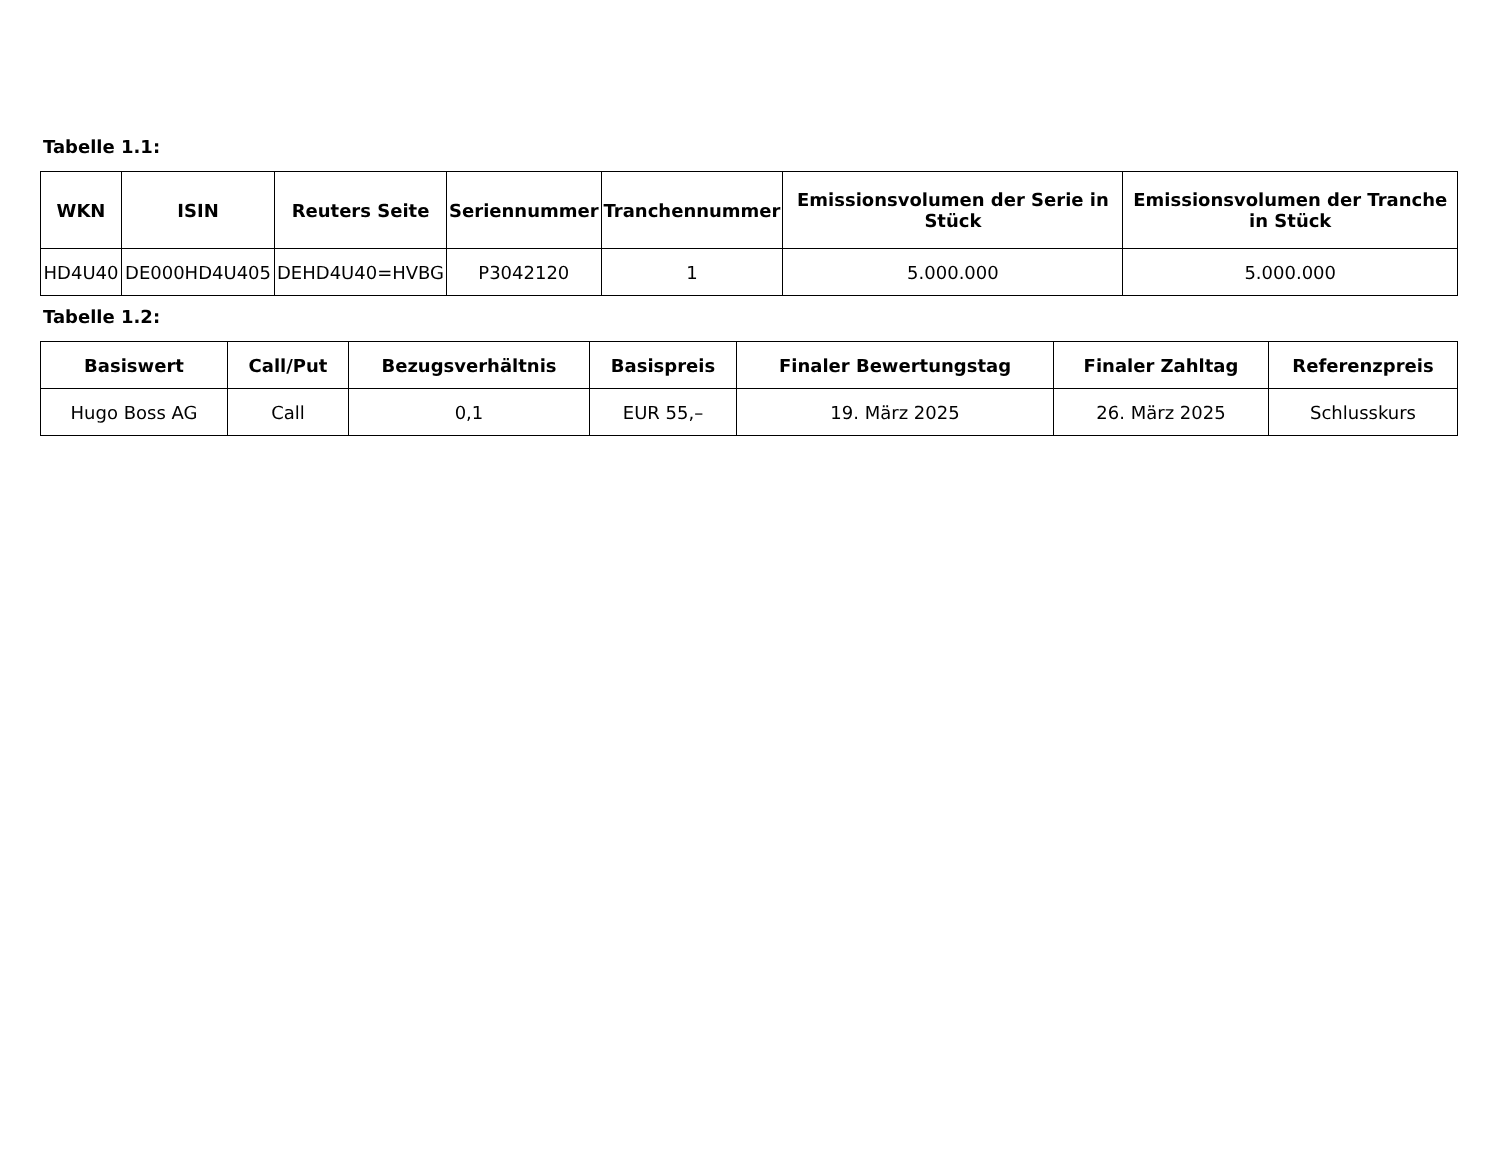Tabelle 1.1:
| WKN | ISIN | Reuters Seite | Seriennummer | Tranchennummer | Emissionsvolumen der Serie in Stück | Emissionsvolumen der Tranche in Stück |
| --- | --- | --- | --- | --- | --- | --- |
| HD4U40 | DE000HD4U405 | DEHD4U40=HVBG | P3042120 | 1 | 5.000.000 | 5.000.000 |
Tabelle 1.2:
| Basiswert | Call/Put | Bezugsverhältnis | Basispreis | Finaler Bewertungstag | Finaler Zahltag | Referenzpreis |
| --- | --- | --- | --- | --- | --- | --- |
| Hugo Boss AG | Call | 0,1 | EUR 55,– | 19. März 2025 | 26. März 2025 | Schlusskurs |